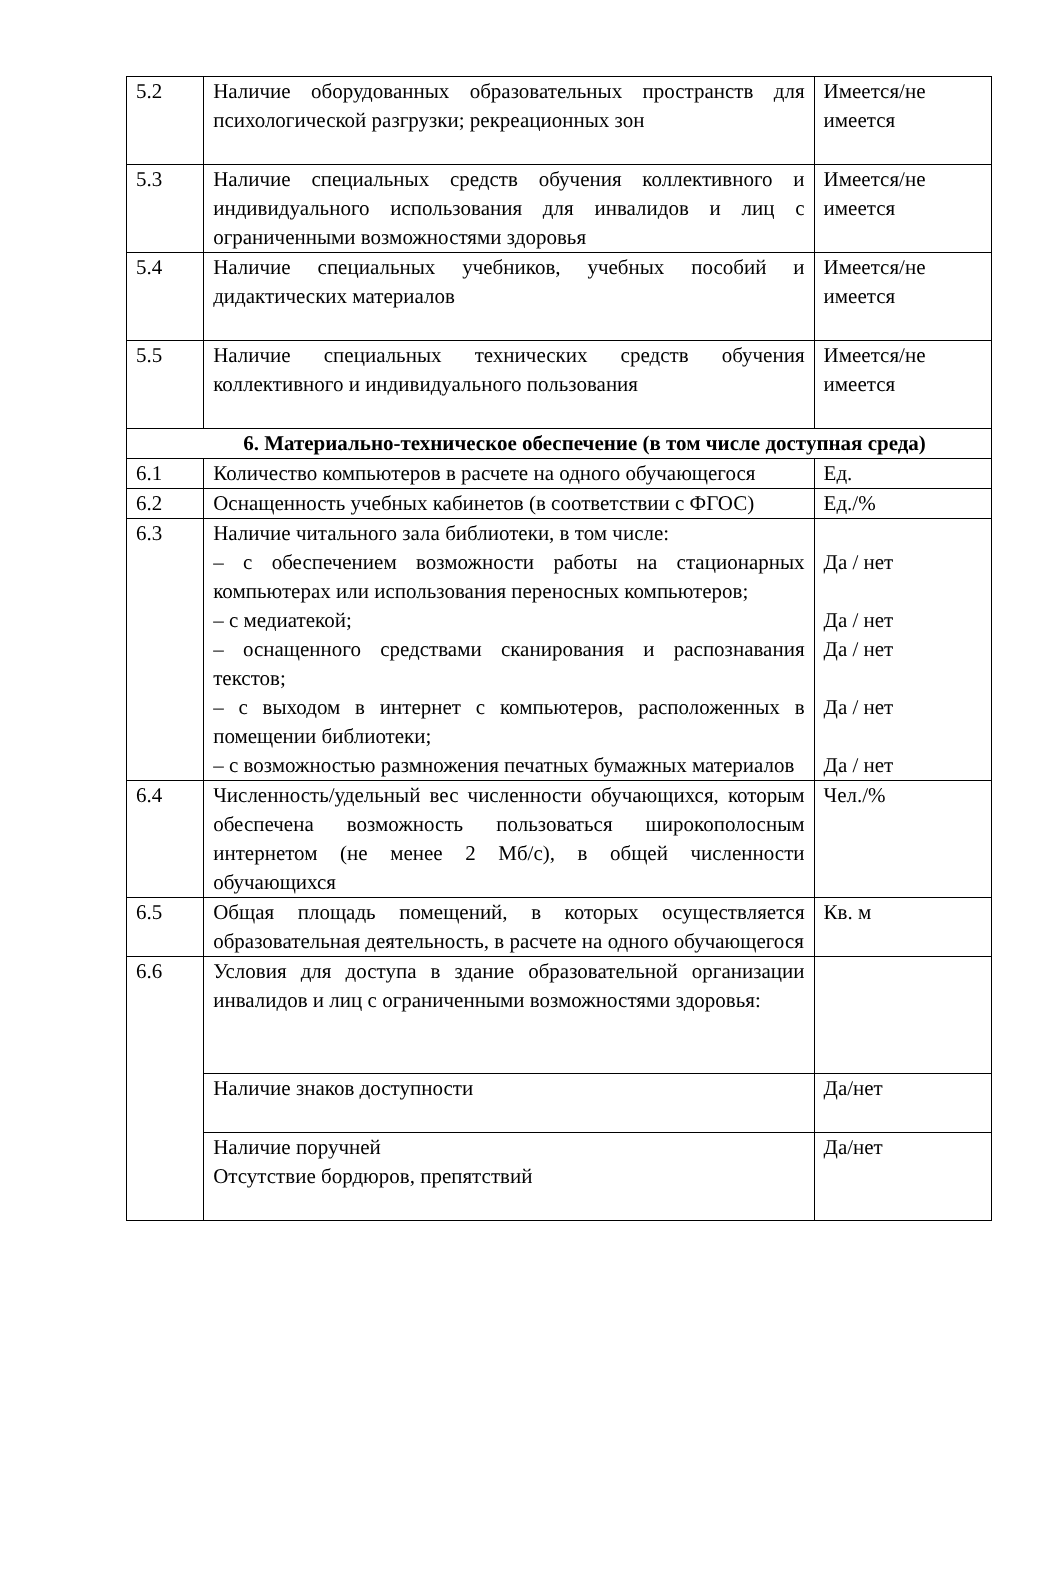| 5.2 | Наличие оборудованных образовательных пространств для психологической разгрузки; рекреационных зон | Имеется/не имеется |
| 5.3 | Наличие специальных средств обучения коллективного и индивидуального использования для инвалидов и лиц с ограниченными возможностями здоровья | Имеется/не имеется |
| 5.4 | Наличие специальных учебников, учебных пособий и дидактических материалов | Имеется/не имеется |
| 5.5 | Наличие специальных технических средств обучения коллективного и индивидуального пользования | Имеется/не имеется |
| 6. Материально-техническое обеспечение (в том числе доступная среда) | | |
| 6.1 | Количество компьютеров в расчете на одного обучающегося | Ед. |
| 6.2 | Оснащенность учебных кабинетов (в соответствии с ФГОС) | Ед./% |
| 6.3 | Наличие читального зала библиотеки, в том числе: – с обеспечением возможности работы на стационарных компьютерах или использования переносных компьютеров; – с медиатекой; – оснащенного средствами сканирования и распознавания текстов; – с выходом в интернет с компьютеров, расположенных в помещении библиотеки; – с возможностью размножения печатных бумажных материалов | Да / нет Да / нет Да / нет Да / нет Да / нет |
| 6.4 | Численность/удельный вес численности обучающихся, которым обеспечена возможность пользоваться широкополосным интернетом (не менее 2 Мб/с), в общей численности обучающихся | Чел./% |
| 6.5 | Общая площадь помещений, в которых осуществляется образовательная деятельность, в расчете на одного обучающегося | Кв. м |
| 6.6 | Условия для доступа в здание образовательной организации инвалидов и лиц с ограниченными возможностями здоровья: | |
| | Наличие знаков доступности | Да/нет |
| | Наличие поручней Отсутствие бордюров, препятствий | Да/нет |